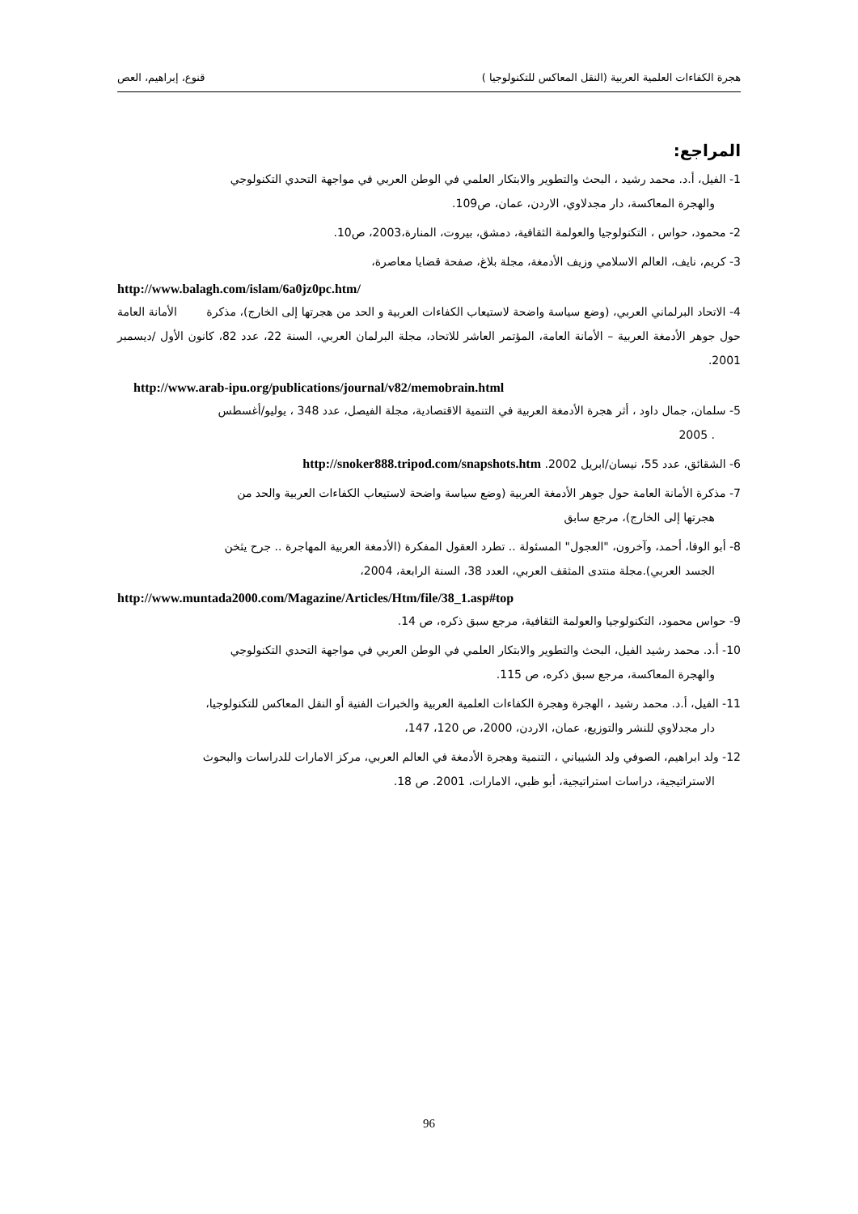هجرة الكفاءات العلمية العربية (النقل المعاكس للتكنولوجيا ) قنوع، إبراهيم، العص
المراجع:
1- الفيل، أ.د. محمد رشيد ، البحث والتطوير والابتكار العلمي في الوطن العربي في مواجهة التحدي التكنولوجي
والهجرة المعاكسة، دار مجدلاوي، الاردن، عمان، ص109.
2- محمود، حواس ، التكنولوجيا والعولمة الثقافية، دمشق، بيروت، المنارة،2003، ص10.
3- كريم، نايف، العالم الاسلامي وزيف الأدمغة، مجلة بلاغ، صفحة قضايا معاصرة،
http://www.balagh.com/islam/6a0jz0pc.htm/
4- الاتحاد البرلماني العربي، (وضع سياسة واضحة لاستيعاب الكفاءات العربية و الحد من هجرتها إلى الخارج)، مذكرة الأمانة العامة حول جوهر الأدمغة العربية – الأمانة العامة، المؤتمر العاشر للاتحاد، مجلة البرلمان العربي، السنة 22، عدد 82، كانون الأول /ديسمبر 2001.
http://www.arab-ipu.org/publications/journal/v82/memobrain.html
5- سلمان، جمال داود ، أثر هجرة الأدمغة العربية في التنمية الاقتصادية، مجلة الفيصل، عدد 348 ، يوليو/أغسطس
. 2005
6- الشقائق، عدد 55، نيسان/ابريل 2002. http://snoker888.tripod.com/snapshots.htm
7- مذكرة الأمانة العامة حول جوهر الأدمغة العربية (وضع سياسة واضحة لاستيعاب الكفاءات العربية والحد من
هجرتها إلى الخارج)، مرجع سابق
8- أبو الوفا، أحمد، وآخرون، "العجول" المسئولة .. تطرد العقول المفكرة (الأدمغة العربية المهاجرة .. جرح يثخن
الجسد العربي).مجلة منتدى المثقف العربي، العدد 38، السنة الرابعة، 2004،
http://www.muntada2000.com/Magazine/Articles/Htm/file/38_1.asp#top
9- حواس محمود، التكنولوجيا والعولمة الثقافية، مرجع سبق ذكره، ص 14.
10- أ.د. محمد رشيد الفيل، البحث والتطوير والابتكار العلمي في الوطن العربي في مواجهة التحدي التكنولوجي
والهجرة المعاكسة، مرجع سبق ذكره، ص 115.
11- الفيل، أ.د. محمد رشيد ، الهجرة وهجرة الكفاءات العلمية العربية والخبرات الفنية أو النقل المعاكس للتكنولوجيا،
دار مجدلاوي للنشر والتوزيع، عمان، الاردن، 2000، ص 120، 147،
12- ولد ابراهيم، الصوفي ولد الشيباني ، التنمية وهجرة الأدمغة في العالم العربي، مركز الامارات للدراسات والبحوث
الاستراتيجية، دراسات استراتيجية، أبو ظبي، الامارات، 2001. ص 18.
96